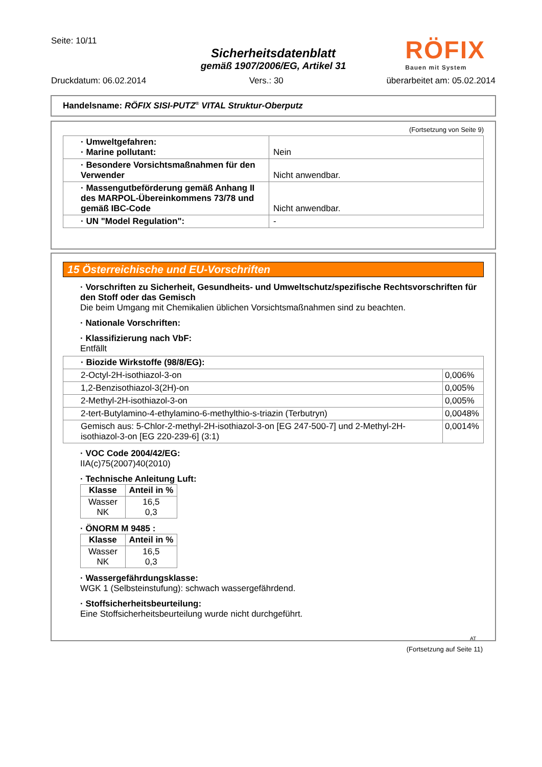RÖFIX
Bauen mit System
Seite: 10/11
Sicherheitsdatenblatt
gemäß 1907/2006/EG, Artikel 31
Druckdatum: 06.02.2014 Vers.: 30 überarbeitet am: 05.02.2014
Handelsname: RÖFIX SISI-PUTZ<sup>®</sup> VITAL Struktur-Oberputz
(Fortsetzung von Seite 9)
| · Umweltgefahren: · Marine pollutant: | Nein |
| · Besondere Vorsichtsmaßnahmen für den Verwender | Nicht anwendbar. |
| · Massengutbeförderung gemäß Anhang II des MARPOL-Übereinkommens 73/78 und gemäß IBC-Code | Nicht anwendbar. |
| · UN "Model Regulation": | - |
15 Österreichische und EU-Vorschriften
· Vorschriften zu Sicherheit, Gesundheits- und Umweltschutz/spezifische Rechtsvorschriften für den Stoff oder das Gemisch
Die beim Umgang mit Chemikalien üblichen Vorsichtsmaßnahmen sind zu beachten.
· Nationale Vorschriften:
· Klassifizierung nach VbF:
Entfällt
| · Biozide Wirkstoffe (98/8/EG): | |
| 2-Octyl-2H-isothiazol-3-on | 0,006% |
| 1,2-Benzisothiazol-3(2H)-on | 0,005% |
| 2-Methyl-2H-isothiazol-3-on | 0,005% |
| 2-tert-Butylamino-4-ethylamino-6-methylthio-s-triazin (Terbutryn) | 0,0048% |
| Gemisch aus: 5-Chlor-2-methyl-2H-isothiazol-3-on [EG 247-500-7] und 2-Methyl-2H-isothiazol-3-on [EG 220-239-6] (3:1) | 0,0014% |
· VOC Code 2004/42/EG:
IIA(c)75(2007)40(2010)
· Technische Anleitung Luft:
| Klasse | Anteil in % |
| --- | --- |
| Wasser NK | 16,5 0,3 |
· ÖNORM M 9485 :
| Klasse | Anteil in % |
| --- | --- |
| Wasser NK | 16,5 0,3 |
· Wassergefährdungsklasse:
WGK 1 (Selbsteinstufung): schwach wassergefährdend.
· Stoffsicherheitsbeurteilung:
Eine Stoffsicherheitsbeurteilung wurde nicht durchgeführt.
AT
(Fortsetzung auf Seite 11)